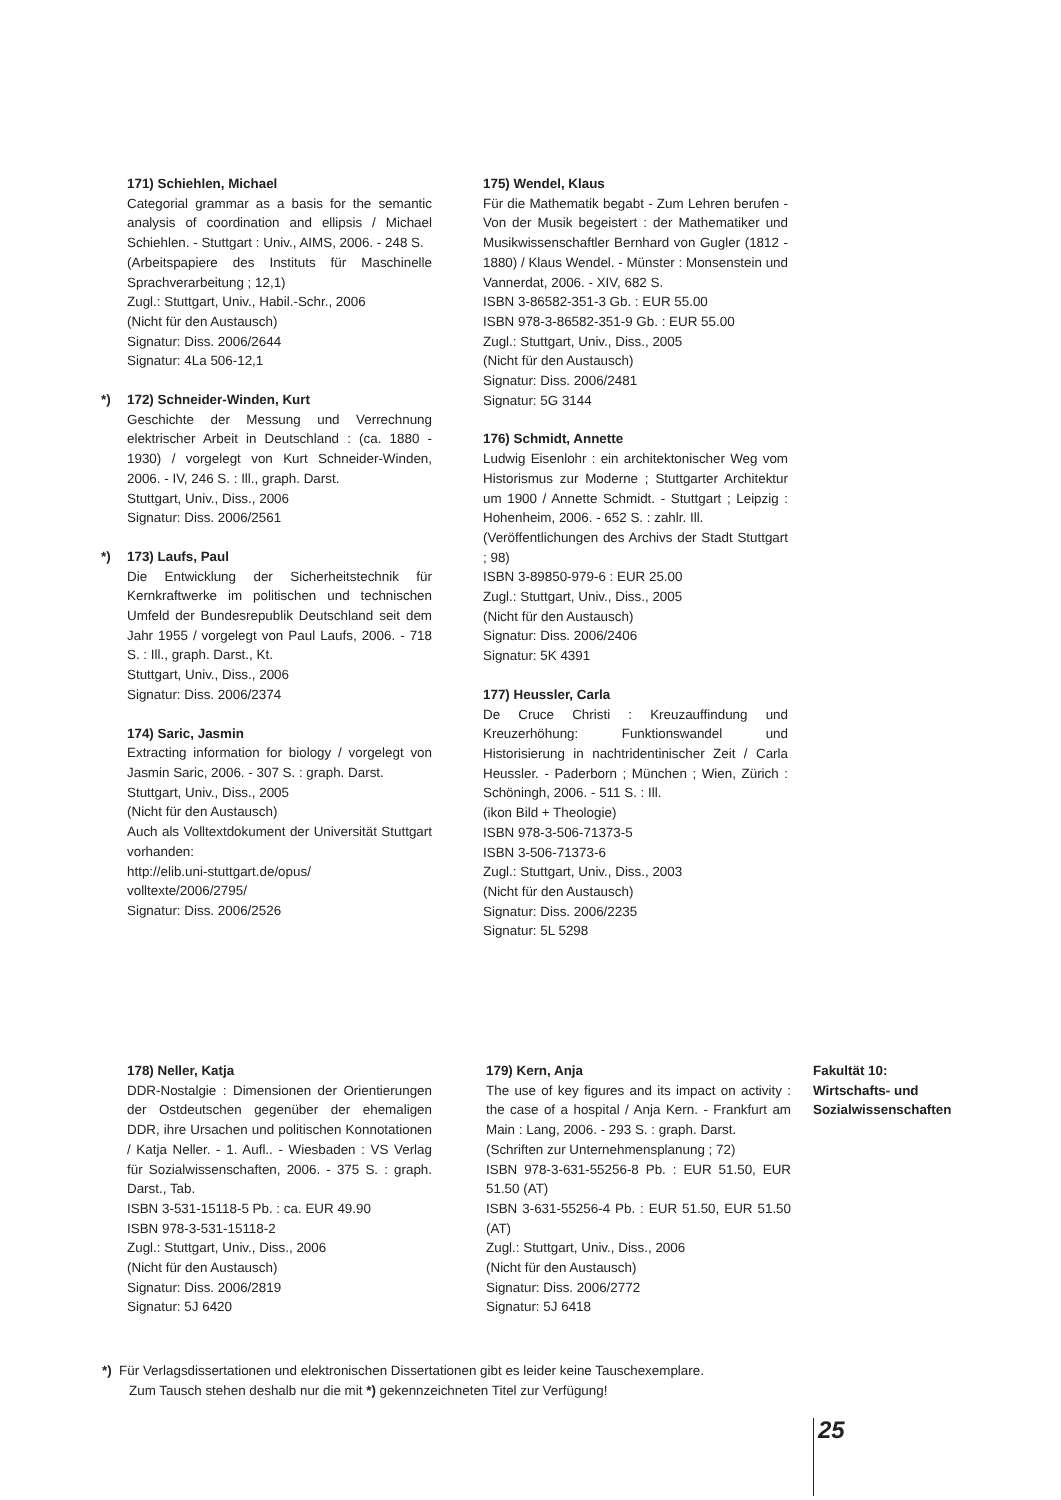171) Schiehlen, Michael
Categorial grammar as a basis for the semantic analysis of coordination and ellipsis / Michael Schiehlen. - Stuttgart : Univ., AIMS, 2006. - 248 S.
(Arbeitspapiere des Instituts für Maschinelle Sprachverarbeitung ; 12,1)
Zugl.: Stuttgart, Univ., Habil.-Schr., 2006
(Nicht für den Austausch)
Signatur: Diss. 2006/2644
Signatur: 4La 506-12,1
*) 172) Schneider-Winden, Kurt
Geschichte der Messung und Verrechnung elektrischer Arbeit in Deutschland : (ca. 1880 - 1930) / vorgelegt von Kurt Schneider-Winden, 2006. - IV, 246 S. : Ill., graph. Darst.
Stuttgart, Univ., Diss., 2006
Signatur: Diss. 2006/2561
*) 173) Laufs, Paul
Die Entwicklung der Sicherheitstechnik für Kernkraftwerke im politischen und technischen Umfeld der Bundesrepublik Deutschland seit dem Jahr 1955 / vorgelegt von Paul Laufs, 2006. - 718 S. : Ill., graph. Darst., Kt.
Stuttgart, Univ., Diss., 2006
Signatur: Diss. 2006/2374
174) Saric, Jasmin
Extracting information for biology / vorgelegt von Jasmin Saric, 2006. - 307 S. : graph. Darst.
Stuttgart, Univ., Diss., 2005
(Nicht für den Austausch)
Auch als Volltextdokument der Universität Stuttgart vorhanden:
http://elib.uni-stuttgart.de/opus/
volltexte/2006/2795/
Signatur: Diss. 2006/2526
175) Wendel, Klaus
Für die Mathematik begabt - Zum Lehren berufen - Von der Musik begeistert : der Mathematiker und Musikwissenschaftler Bernhard von Gugler (1812 - 1880) / Klaus Wendel. - Münster : Monsenstein und Vannerdat, 2006. - XIV, 682 S.
ISBN 3-86582-351-3 Gb. : EUR 55.00
ISBN 978-3-86582-351-9 Gb. : EUR 55.00
Zugl.: Stuttgart, Univ., Diss., 2005
(Nicht für den Austausch)
Signatur: Diss. 2006/2481
Signatur: 5G 3144
176) Schmidt, Annette
Ludwig Eisenlohr : ein architektonischer Weg vom Historismus zur Moderne ; Stuttgarter Architektur um 1900 / Annette Schmidt. - Stuttgart ; Leipzig : Hohenheim, 2006. - 652 S. : zahlr. Ill.
(Veröffentlichungen des Archivs der Stadt Stuttgart ; 98)
ISBN 3-89850-979-6 : EUR 25.00
Zugl.: Stuttgart, Univ., Diss., 2005
(Nicht für den Austausch)
Signatur: Diss. 2006/2406
Signatur: 5K 4391
177) Heussler, Carla
De Cruce Christi : Kreuzauffindung und Kreuzerhöhung: Funktionswandel und Historisierung in nachtridentinischer Zeit / Carla Heussler. - Paderborn ; München ; Wien, Zürich : Schöningh, 2006. - 511 S. : Ill.
(ikon Bild + Theologie)
ISBN 978-3-506-71373-5
ISBN 3-506-71373-6
Zugl.: Stuttgart, Univ., Diss., 2003
(Nicht für den Austausch)
Signatur: Diss. 2006/2235
Signatur: 5L 5298
178) Neller, Katja
DDR-Nostalgie : Dimensionen der Orientierungen der Ostdeutschen gegenüber der ehemaligen DDR, ihre Ursachen und politischen Konnotationen / Katja Neller. - 1. Aufl.. - Wiesbaden : VS Verlag für Sozialwissenschaften, 2006. - 375 S. : graph. Darst., Tab.
ISBN 3-531-15118-5 Pb. : ca. EUR 49.90
ISBN 978-3-531-15118-2
Zugl.: Stuttgart, Univ., Diss., 2006
(Nicht für den Austausch)
Signatur: Diss. 2006/2819
Signatur: 5J 6420
179) Kern, Anja
The use of key figures and its impact on activity : the case of a hospital / Anja Kern. - Frankfurt am Main : Lang, 2006. - 293 S. : graph. Darst.
(Schriften zur Unternehmensplanung ; 72)
ISBN 978-3-631-55256-8 Pb. : EUR 51.50, EUR 51.50 (AT)
ISBN 3-631-55256-4 Pb. : EUR 51.50, EUR 51.50 (AT)
Zugl.: Stuttgart, Univ., Diss., 2006
(Nicht für den Austausch)
Signatur: Diss. 2006/2772
Signatur: 5J 6418
Fakultät 10:
Wirtschafts- und
Sozialwissenschaften
*) Für Verlagsdissertationen und elektronischen Dissertationen gibt es leider keine Tauschexemplare.
Zum Tausch stehen deshalb nur die mit *) gekennzeichneten Titel zur Verfügung!
25